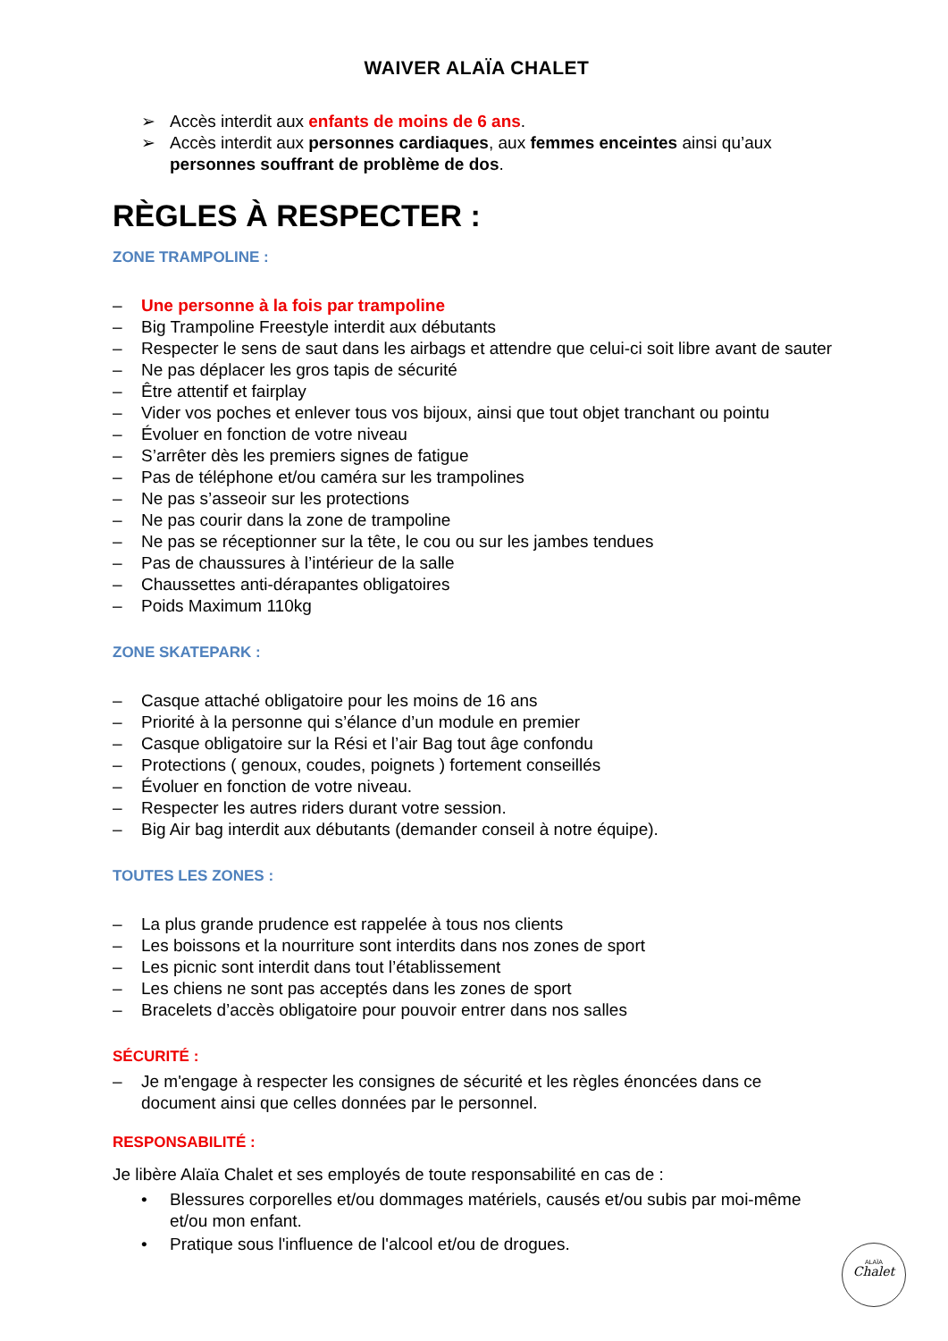WAIVER ALAÏA CHALET
➢ Accès interdit aux enfants de moins de 6 ans.
➢ Accès interdit aux personnes cardiaques, aux femmes enceintes ainsi qu’aux personnes souffrant de problème de dos.
RÈGLES À RESPECTER :
ZONE TRAMPOLINE :
– Une personne à la fois par trampoline
– Big Trampoline Freestyle interdit aux débutants
– Respecter le sens de saut dans les airbags et attendre que celui-ci soit libre avant de sauter
– Ne pas déplacer les gros tapis de sécurité
– Être attentif et fairplay
– Vider vos poches et enlever tous vos bijoux, ainsi que tout objet tranchant ou pointu
– Évoluer en fonction de votre niveau
– S’arrêter dès les premiers signes de fatigue
– Pas de téléphone et/ou caméra sur les trampolines
– Ne pas s’asseoir sur les protections
– Ne pas courir dans la zone de trampoline
– Ne pas se réceptionner sur la tête, le cou ou sur les jambes tendues
– Pas de chaussures à l’intérieur de la salle
– Chaussettes anti-dérapantes obligatoires
– Poids Maximum 110kg
ZONE SKATEPARK :
– Casque attaché obligatoire pour les moins de 16 ans
– Priorité à la personne qui s’élance d’un module en premier
– Casque obligatoire sur la Rési et l’air Bag tout âge confondu
– Protections ( genoux, coudes, poignets ) fortement conseillés
– Évoluer en fonction de votre niveau.
– Respecter les autres riders durant votre session.
– Big Air bag interdit aux débutants (demander conseil à notre équipe).
TOUTES LES ZONES :
– La plus grande prudence est rappelée à tous nos clients
– Les boissons et la nourriture sont interdits dans nos zones de sport
– Les picnic sont interdit dans tout l’établissement
– Les chiens ne sont pas acceptés dans les zones de sport
– Bracelets d’accès obligatoire pour pouvoir entrer dans nos salles
SÉCURITÉ :
– Je m'engage à respecter les consignes de sécurité et les règles énoncées dans ce document ainsi que celles données par le personnel.
RESPONSABILITÉ :
Je libère Alaïa Chalet et ses employés de toute responsabilité en cas de :
• Blessures corporelles et/ou dommages matériels, causés et/ou subis par moi-même et/ou mon enfant.
• Pratique sous l'influence de l'alcool et/ou de drogues.
ALAÏA
Chalet